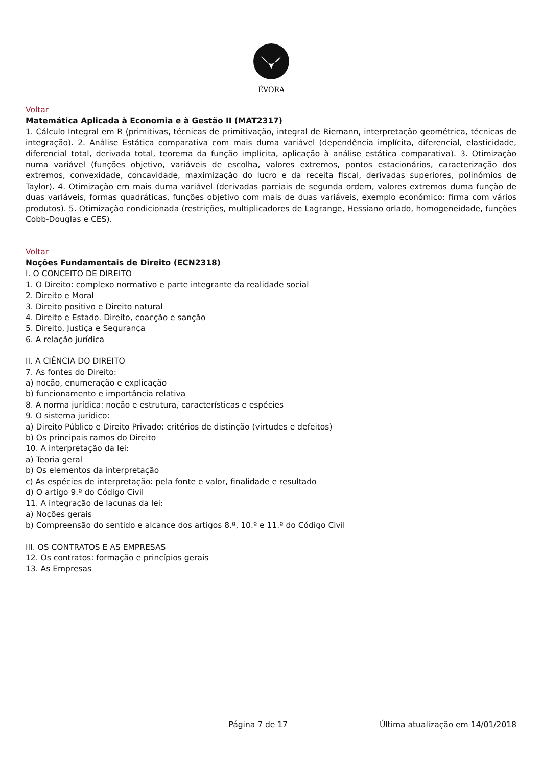ÉVORA
Voltar
Matemática Aplicada à Economia e à Gestão II (MAT2317)
1. Cálculo Integral em R (primitivas, técnicas de primitivação, integral de Riemann, interpretação geométrica, técnicas de integração). 2. Análise Estática comparativa com mais duma variável (dependência implícita, diferencial, elasticidade, diferencial total, derivada total, teorema da função implícita, aplicação à análise estática comparativa). 3. Otimização numa variável (funções objetivo, variáveis de escolha, valores extremos, pontos estacionários, caracterização dos extremos, convexidade, concavidade, maximização do lucro e da receita fiscal, derivadas superiores, polinómios de Taylor). 4. Otimização em mais duma variável (derivadas parciais de segunda ordem, valores extremos duma função de duas variáveis, formas quadráticas, funções objetivo com mais de duas variáveis, exemplo económico: firma com vários produtos). 5. Otimização condicionada (restrições, multiplicadores de Lagrange, Hessiano orlado, homogeneidade, funções Cobb-Douglas e CES).
Voltar
Noções Fundamentais de Direito (ECN2318)
I. O CONCEITO DE DIREITO
1. O Direito: complexo normativo e parte integrante da realidade social
2. Direito e Moral
3. Direito positivo e Direito natural
4. Direito e Estado. Direito, coacção e sanção
5. Direito, Justiça e Segurança
6. A relação jurídica
II. A CIÊNCIA DO DIREITO
7. As fontes do Direito:
a) noção, enumeração e explicação
b) funcionamento e importância relativa
8. A norma jurídica: noção e estrutura, características e espécies
9. O sistema jurídico:
a) Direito Público e Direito Privado: critérios de distinção (virtudes e defeitos)
b) Os principais ramos do Direito
10. A interpretação da lei:
a) Teoria geral
b) Os elementos da interpretação
c) As espécies de interpretação: pela fonte e valor, finalidade e resultado
d) O artigo 9.º do Código Civil
11. A integração de lacunas da lei:
a) Noções gerais
b) Compreensão do sentido e alcance dos artigos 8.º, 10.º e 11.º do Código Civil
III. OS CONTRATOS E AS EMPRESAS
12. Os contratos: formação e princípios gerais
13. As Empresas
Página 7 de 17 Última atualização em 14/01/2018